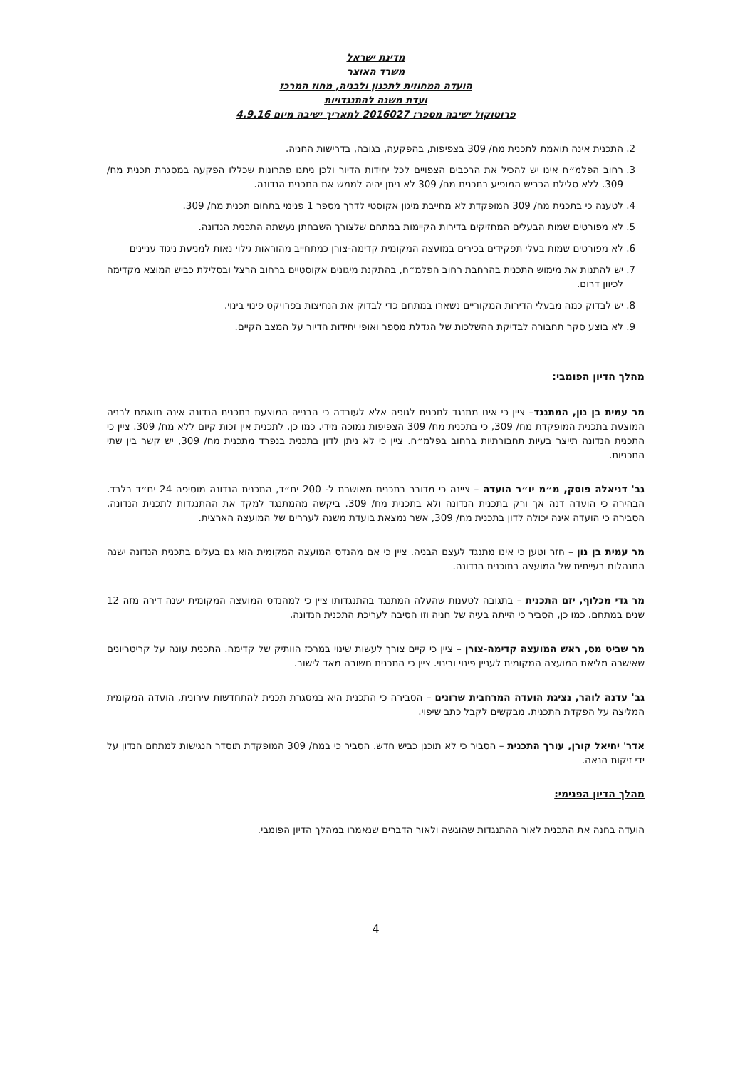מדינת ישראל
משרד האוצר
הועדה המחוזית לתכנון ולבניה, מחוז המרכז
ועדת משנה להתנגדויות
פרוטוקול ישיבה מספר: 2016027 לתאריך ישיבה מיום 4.9.16
2. התכנית אינה תואמת לתכנית מח/ 309 בצפיפות, בהפקעה, בגובה, בדרישות החניה.
3. רחוב הפלמ״ח אינו יש להכיל את הרכבים הצפויים לכל יחידות הדיור ולכן ניתנו פתרונות שכללו הפקעה במסגרת תכנית מח/ 309. ללא סלילת הכביש המופיע בתכנית מח/ 309 לא ניתן יהיה לממש את התכנית הנדונה.
4. לטענה כי בתכנית מח/ 309 המופקדת לא מחייבת מיגון אקוסטי לדרך מספר 1 פנימי בתחום תכנית מח/ 309.
5. לא מפורטים שמות הבעלים המחזיקים בדירות הקיימות במתחם שלצורך השבחתן נעשתה התכנית הנדונה.
6. לא מפורטים שמות בעלי תפקידים בכירים במועצה המקומית קדימה-צורן כמתחייב מהוראות גילוי נאות למניעת ניגוד עניינים
7. יש להתנות את מימוש התכנית בהרחבת רחוב הפלמ״ח, בהתקנת מיגונים אקוסטיים ברחוב הרצל ובסלילת כביש המוצא מקדימה לכיוון דרום.
8. יש לבדוק כמה מבעלי הדירות המקוריים נשארו במתחם כדי לבדוק את הנחיצות בפרויקט פינוי בינוי.
9. לא בוצע סקר תחבורה לבדיקת ההשלכות של הגדלת מספר ואופי יחידות הדיור על המצב הקיים.
מהלך הדיון הפומבי:
מר עמית בן נון, המתנגד– ציין כי אינו מתנגד לתכנית לגופה אלא לעובדה כי הבנייה המוצעת בתכנית הנדונה אינה תואמת לבניה המוצעת בתכנית המופקדת מח/ 309, כי בתכנית מח/ 309 הצפיפות נמוכה מידי. כמו כן, לתכנית אין זכות קיום ללא מח/ 309. ציין כי התכנית הנדונה תייצר בעיות תחבורתיות ברחוב בפלמ״ח. ציין כי לא ניתן לדון בתכנית בנפרד מתכנית מח/ 309, יש קשר בין שתי התכניות.
גב' דניאלה פוסק, מ״מ יו״ר הועדה – ציינה כי מדובר בתכנית מאושרת ל- 200 יח״ד, התכנית הנדונה מוסיפה 24 יח״ד בלבד. הבהירה כי הועדה דנה אך ורק בתכנית הנדונה ולא בתכנית מח/ 309. ביקשה מהמתנגד למקד את ההתנגדות לתכנית הנדונה. הסבירה כי הועדה אינה יכולה לדון בתכנית מח/ 309, אשר נמצאת בועדת משנה לעררים של המועצה הארצית.
מר עמית בן נון – חזר וטען כי אינו מתנגד לעצם הבניה. ציין כי אם מהנדס המועצה המקומית הוא גם בעלים בתכנית הנדונה ישנה התנהלות בעייתית של המועצה בתוכנית הנדונה.
מר גדי מכלוף, יזם התכנית – בתגובה לטענות שהעלה המתנגד בהתנגדותו ציין כי למהנדס המועצה המקומית ישנה דירה מזה 12 שנים במתחם. כמו כן, הסביר כי הייתה בעיה של חניה וזו הסיבה לעריכת התכנית הנדונה.
מר שביט מס, ראש המועצה קדימה-צורן – ציין כי קיים צורך לעשות שינוי במרכז הוותיק של קדימה. התכנית עונה על קריטריונים שאישרה מליאת המועצה המקומית לעניין פינוי ובינוי. ציין כי התכנית חשובה מאד לישוב.
גב' עדנה לוהר, נציגת הועדה המרחבית שרונים – הסבירה כי התכנית היא במסגרת תכנית להתחדשות עירונית, הועדה המקומית המליצה על הפקדת התכנית. מבקשים לקבל כתב שיפוי.
אדר' יחיאל קורן, עורך התכנית – הסביר כי לא תוכנן כביש חדש. הסביר כי במח/ 309 המופקדת תוסדר הנגישות למתחם הנדון על ידי זיקות הנאה.
מהלך הדיון הפנימי:
הועדה בחנה את התכנית לאור ההתנגדות שהוגשה ולאור הדברים שנאמרו במהלך הדיון הפומבי.
4